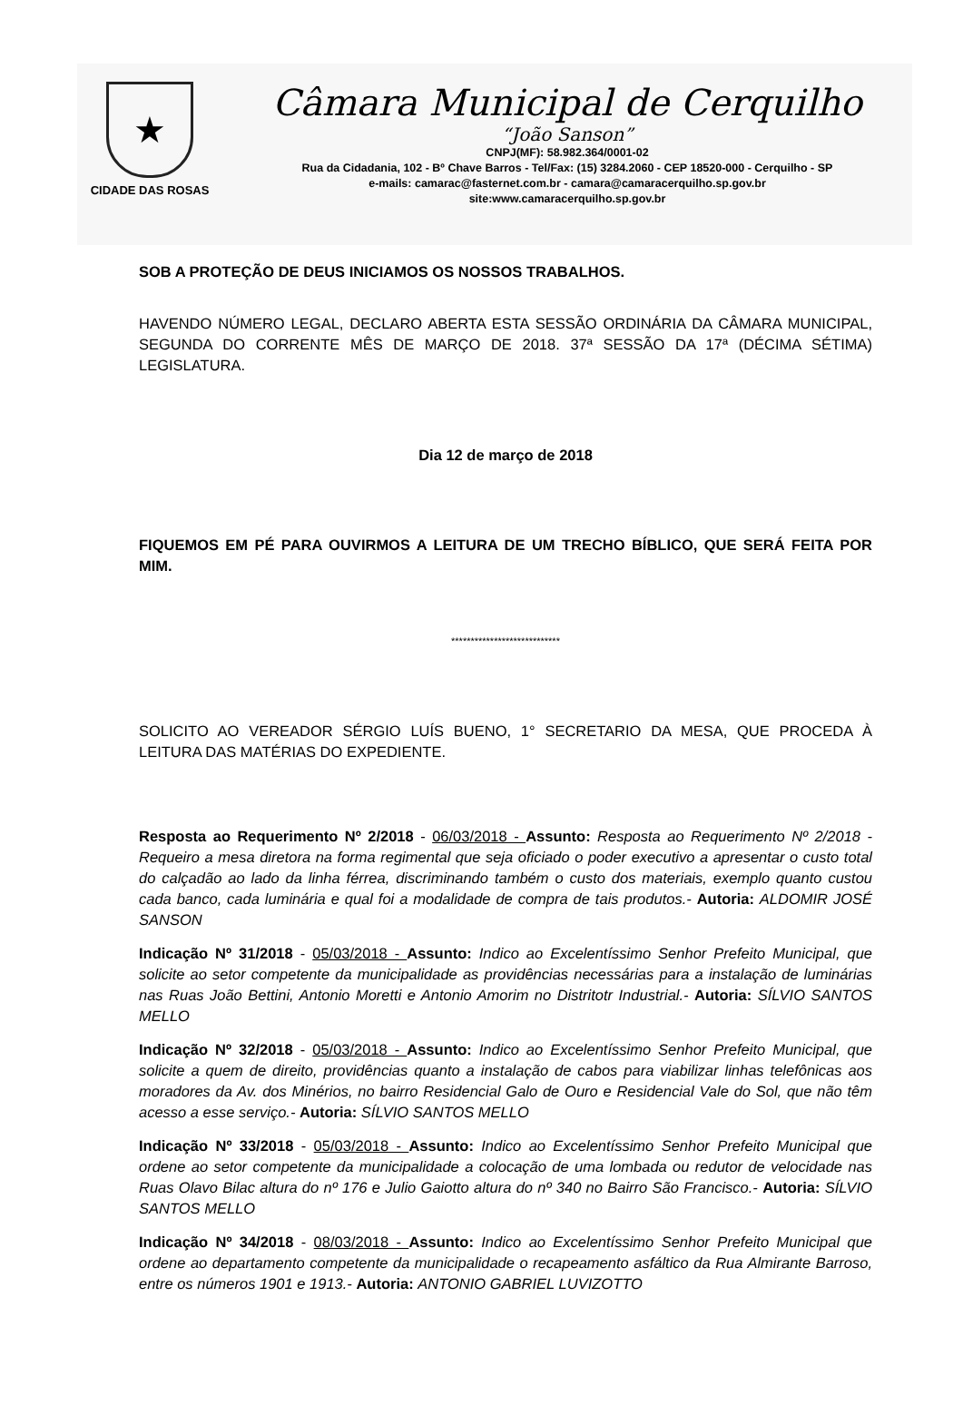★
CIDADE DAS ROSAS
Câmara Municipal de Cerquilho
“João Sanson”
CNPJ(MF): 58.982.364/0001-02
Rua da Cidadania, 102 - Bº Chave Barros - Tel/Fax: (15) 3284.2060 - CEP 18520-000 - Cerquilho - SP
e-mails: camarac@fasternet.com.br - camara@camaracerquilho.sp.gov.br
site:www.camaracerquilho.sp.gov.br
SOB A PROTEÇÃO DE DEUS INICIAMOS OS NOSSOS TRABALHOS.
HAVENDO NÚMERO LEGAL, DECLARO ABERTA ESTA SESSÃO ORDINÁRIA DA CÂMARA MUNICIPAL, SEGUNDA DO CORRENTE MÊS DE MARÇO DE 2018. 37ª SESSÃO DA 17ª (DÉCIMA SÉTIMA) LEGISLATURA.
Dia 12 de março de 2018
FIQUEMOS EM PÉ PARA OUVIRMOS A LEITURA DE UM TRECHO BÍBLICO, QUE SERÁ FEITA POR MIM.
****************************
SOLICITO AO VEREADOR SÉRGIO LUÍS BUENO, 1° SECRETARIO DA MESA, QUE PROCEDA À LEITURA DAS MATÉRIAS DO EXPEDIENTE.
Resposta ao Requerimento Nº 2/2018 - 06/03/2018 - Assunto: Resposta ao Requerimento Nº 2/2018 - Requeiro a mesa diretora na forma regimental que seja oficiado o poder executivo a apresentar o custo total do calçadão ao lado da linha férrea, discriminando também o custo dos materiais, exemplo quanto custou cada banco, cada luminária e qual foi a modalidade de compra de tais produtos.- Autoria: ALDOMIR JOSÉ SANSON
Indicação Nº 31/2018 - 05/03/2018 - Assunto: Indico ao Excelentíssimo Senhor Prefeito Municipal, que solicite ao setor competente da municipalidade as providências necessárias para a instalação de luminárias nas Ruas João Bettini, Antonio Moretti e Antonio Amorim no Distritotr Industrial.- Autoria: SÍLVIO SANTOS MELLO
Indicação Nº 32/2018 - 05/03/2018 - Assunto: Indico ao Excelentíssimo Senhor Prefeito Municipal, que solicite a quem de direito, providências quanto a instalação de cabos para viabilizar linhas telefônicas aos moradores da Av. dos Minérios, no bairro Residencial Galo de Ouro e Residencial Vale do Sol, que não têm acesso a esse serviço.- Autoria: SÍLVIO SANTOS MELLO
Indicação Nº 33/2018 - 05/03/2018 - Assunto: Indico ao Excelentíssimo Senhor Prefeito Municipal que ordene ao setor competente da municipalidade a colocação de uma lombada ou redutor de velocidade nas Ruas Olavo Bilac altura do nº 176 e Julio Gaiotto altura do nº 340 no Bairro São Francisco.- Autoria: SÍLVIO SANTOS MELLO
Indicação Nº 34/2018 - 08/03/2018 - Assunto: Indico ao Excelentíssimo Senhor Prefeito Municipal que ordene ao departamento competente da municipalidade o recapeamento asfáltico da Rua Almirante Barroso, entre os números 1901 e 1913.- Autoria: ANTONIO GABRIEL LUVIZOTTO